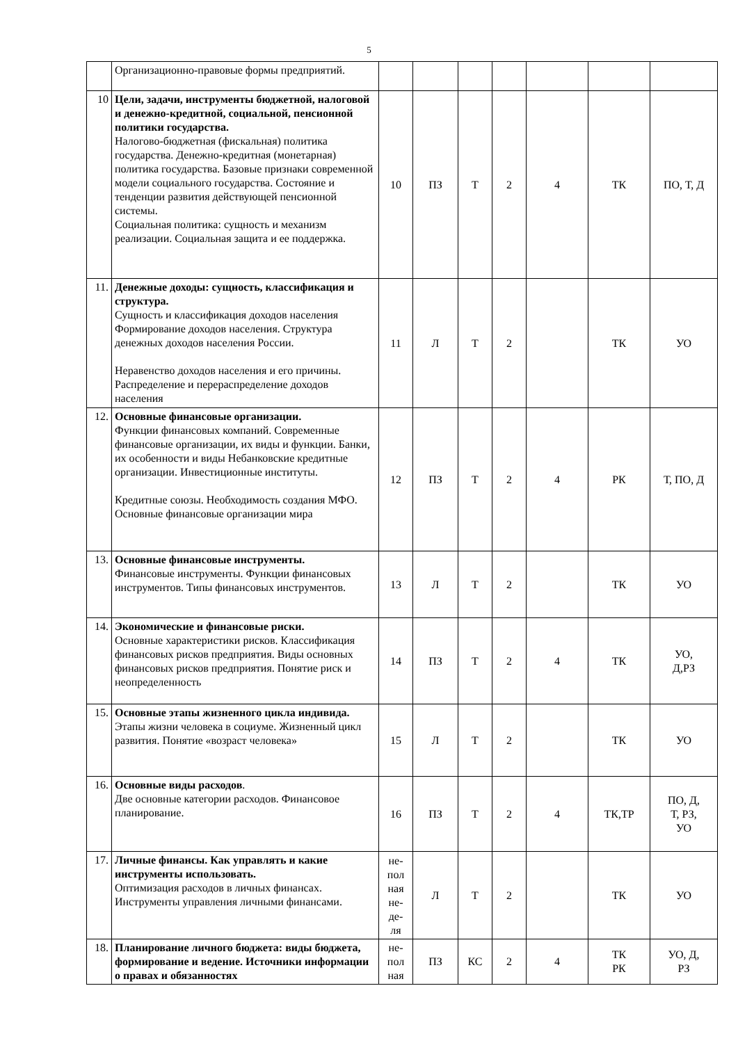5
| | Организационно-правовые формы предприятий. | | | | | | | |
| 10 | Цели, задачи, инструменты бюджетной, налоговой и денежно-кредитной, социальной, пенсионной политики государства. Налогово-бюджетная (фискальная) политика государства. Денежно-кредитная (монетарная) политика государства. Базовые признаки современной модели социального государства. Состояние и тенденции развития действующей пенсионной системы. Социальная политика: сущность и механизм реализации. Социальная защита и ее поддержка. | 10 | ПЗ | Т | 2 | 4 | ТК | ПО, Т, Д |
| 11. | Денежные доходы: сущность, классификация и структура. Сущность и классификация доходов населения Формирование доходов населения. Структура денежных доходов населения России. Неравенство доходов населения и его причины. Распределение и перераспределение доходов населения | 11 | Л | Т | 2 | | ТК | УО |
| 12. | Основные финансовые организации. Функции финансовых компаний. Современные финансовые организации, их виды и функции. Банки, их особенности и виды Небанковские кредитные организации. Инвестиционные институты. Кредитные союзы. Необходимость создания МФО. Основные финансовые организации мира | 12 | ПЗ | Т | 2 | 4 | РК | Т, ПО, Д |
| 13. | Основные финансовые инструменты. Финансовые инструменты. Функции финансовых инструментов. Типы финансовых инструментов. | 13 | Л | Т | 2 | | ТК | УО |
| 14. | Экономические и финансовые риски. Основные характеристики рисков. Классификация финансовых рисков предприятия. Виды основных финансовых рисков предприятия. Понятие риск и неопределенность | 14 | ПЗ | Т | 2 | 4 | ТК | УО, Д,РЗ |
| 15. | Основные этапы жизненного цикла индивида. Этапы жизни человека в социуме. Жизненный цикл развития. Понятие «возраст человека» | 15 | Л | Т | 2 | | ТК | УО |
| 16. | Основные виды расходов . Две основные категории расходов. Финансовое планирование. | 16 | ПЗ | Т | 2 | 4 | ТК,ТР | ПО, Д, Т, РЗ, УО |
| 17. | Личные финансы. Как управлять и какие инструменты использовать. Оптимизация расходов в личных финансах. Инструменты управления личными финансами. | не- пол ная не- де- ля | Л | Т | 2 | | ТК | УО |
| 18. | Планирование личного бюджета: виды бюджета, формирование и ведение. Источники информации о правах и обязанностях | не- пол ная | ПЗ | КС | 2 | 4 | ТК РК | УО, Д, РЗ |